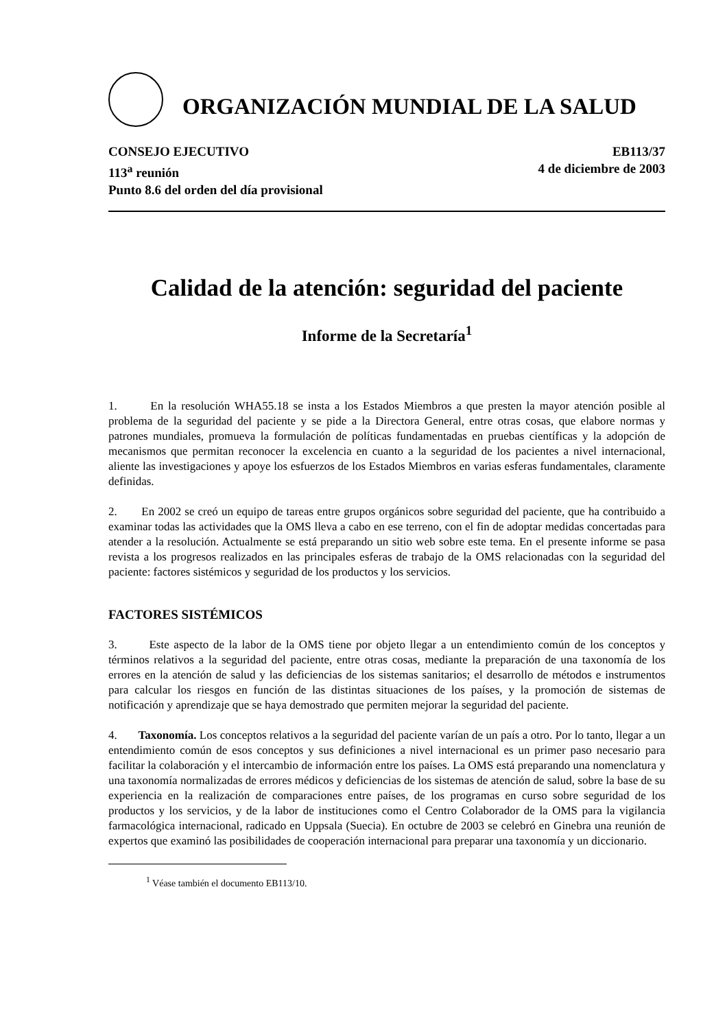ORGANIZACIÓN MUNDIAL DE LA SALUD
CONSEJO EJECUTIVO
113<sup>a</sup> reunión
Punto 8.6 del orden del día provisional
EB113/37
4 de diciembre de 2003
Calidad de la atención: seguridad del paciente
Informe de la Secretaría<sup>1</sup>
1. En la resolución WHA55.18 se insta a los Estados Miembros a que presten la mayor atención posible al problema de la seguridad del paciente y se pide a la Directora General, entre otras cosas, que elabore normas y patrones mundiales, promueva la formulación de políticas fundamentadas en pruebas científicas y la adopción de mecanismos que permitan reconocer la excelencia en cuanto a la seguridad de los pacientes a nivel internacional, aliente las investigaciones y apoye los esfuerzos de los Estados Miembros en varias esferas fundamentales, claramente definidas.
2. En 2002 se creó un equipo de tareas entre grupos orgánicos sobre seguridad del paciente, que ha contribuido a examinar todas las actividades que la OMS lleva a cabo en ese terreno, con el fin de adoptar medidas concertadas para atender a la resolución. Actualmente se está preparando un sitio web sobre este tema. En el presente informe se pasa revista a los progresos realizados en las principales esferas de trabajo de la OMS relacionadas con la seguridad del paciente: factores sistémicos y seguridad de los productos y los servicios.
FACTORES SISTÉMICOS
3. Este aspecto de la labor de la OMS tiene por objeto llegar a un entendimiento común de los conceptos y términos relativos a la seguridad del paciente, entre otras cosas, mediante la preparación de una taxonomía de los errores en la atención de salud y las deficiencias de los sistemas sanitarios; el desarrollo de métodos e instrumentos para calcular los riesgos en función de las distintas situaciones de los países, y la promoción de sistemas de notificación y aprendizaje que se haya demostrado que permiten mejorar la seguridad del paciente.
4. Taxonomía. Los conceptos relativos a la seguridad del paciente varían de un país a otro. Por lo tanto, llegar a un entendimiento común de esos conceptos y sus definiciones a nivel internacional es un primer paso necesario para facilitar la colaboración y el intercambio de información entre los países. La OMS está preparando una nomenclatura y una taxonomía normalizadas de errores médicos y deficiencias de los sistemas de atención de salud, sobre la base de su experiencia en la realización de comparaciones entre países, de los programas en curso sobre seguridad de los productos y los servicios, y de la labor de instituciones como el Centro Colaborador de la OMS para la vigilancia farmacológica internacional, radicado en Uppsala (Suecia). En octubre de 2003 se celebró en Ginebra una reunión de expertos que examinó las posibilidades de cooperación internacional para preparar una taxonomía y un diccionario.
<sup>1</sup> Véase también el documento EB113/10.